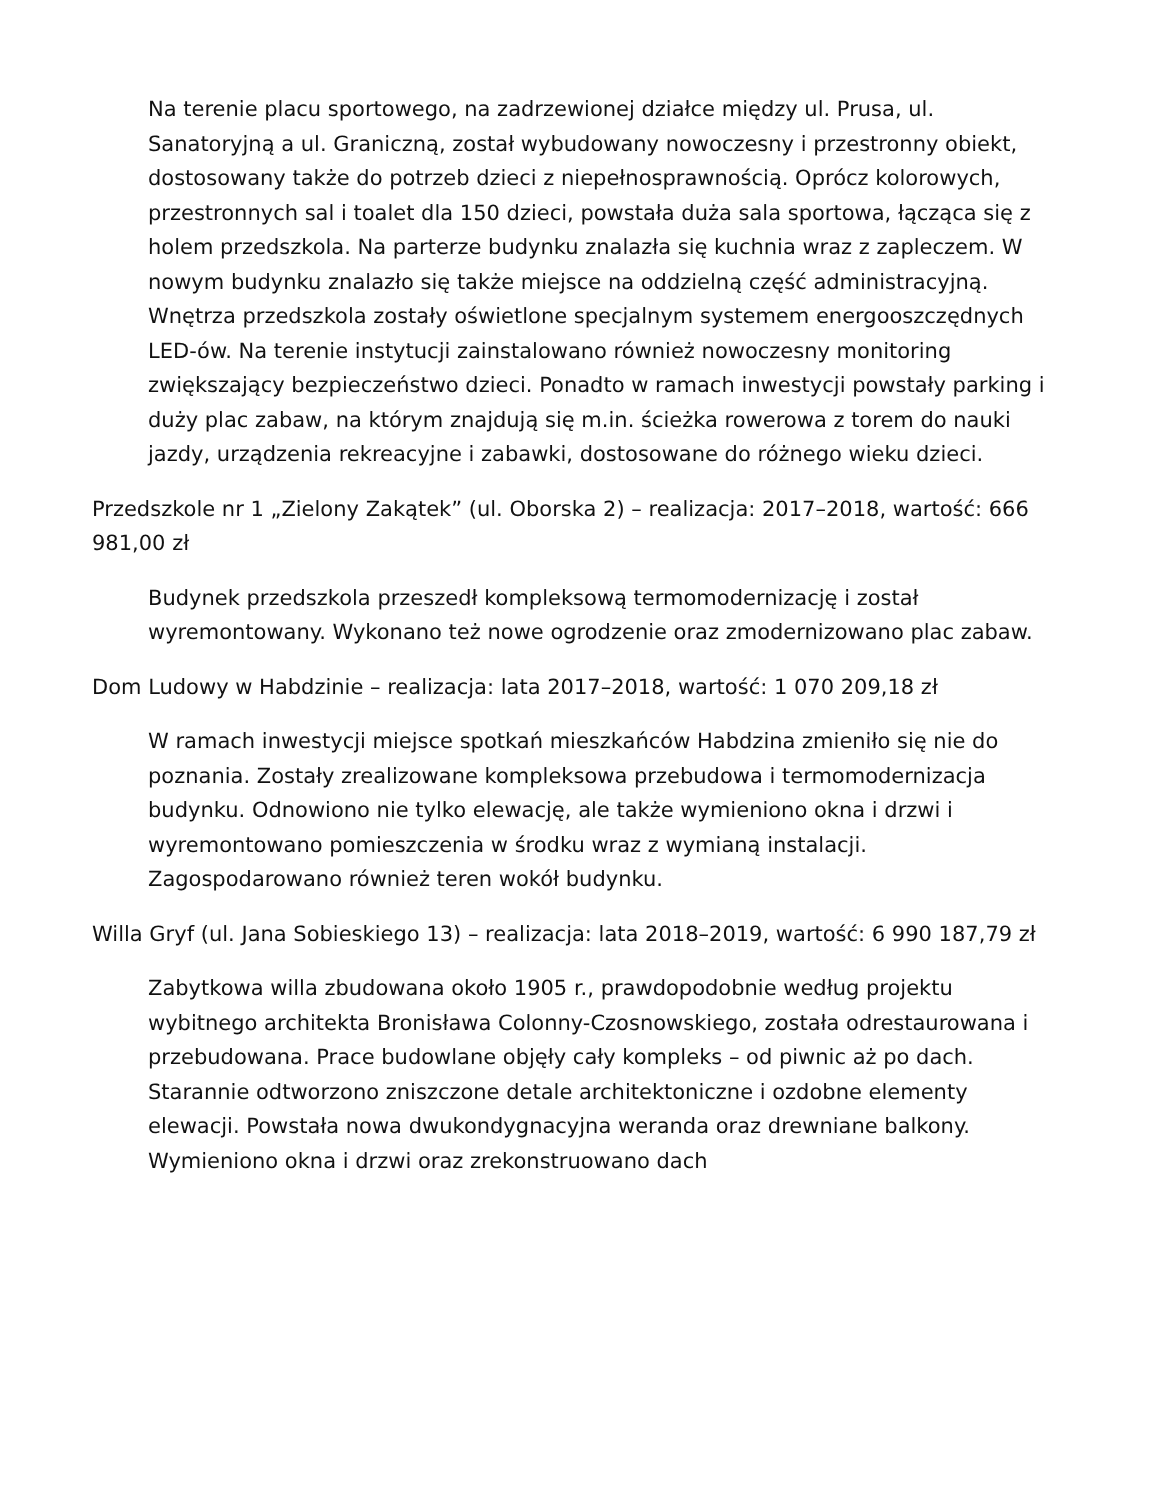Na terenie placu sportowego, na zadrzewionej działce między ul. Prusa, ul. Sanatoryjną a ul. Graniczną, został wybudowany nowoczesny i przestronny obiekt, dostosowany także do potrzeb dzieci z niepełnosprawnością. Oprócz kolorowych, przestronnych sal i toalet dla 150 dzieci, powstała duża sala sportowa, łącząca się z holem przedszkola. Na parterze budynku znalazła się kuchnia wraz z zapleczem. W nowym budynku znalazło się także miejsce na oddzielną część administracyjną. Wnętrza przedszkola zostały oświetlone specjalnym systemem energooszczędnych LED-ów. Na terenie instytucji zainstalowano również nowoczesny monitoring zwiększający bezpieczeństwo dzieci. Ponadto w ramach inwestycji powstały parking i duży plac zabaw, na którym znajdują się m.in. ścieżka rowerowa z torem do nauki jazdy, urządzenia rekreacyjne i zabawki, dostosowane do różnego wieku dzieci.
Przedszkole nr 1 „Zielony Zakątek” (ul. Oborska 2) – realizacja: 2017–2018, wartość: 666 981,00 zł
Budynek przedszkola przeszedł kompleksową termomodernizację i został wyremontowany. Wykonano też nowe ogrodzenie oraz zmodernizowano plac zabaw.
Dom Ludowy w Habdzinie – realizacja: lata 2017–2018, wartość: 1 070 209,18 zł
W ramach inwestycji miejsce spotkań mieszkańców Habdzina zmieniło się nie do poznania. Zostały zrealizowane kompleksowa przebudowa i termomodernizacja budynku. Odnowiono nie tylko elewację, ale także wymieniono okna i drzwi i wyremontowano pomieszczenia w środku wraz z wymianą instalacji. Zagospodarowano również teren wokół budynku.
Willa Gryf (ul. Jana Sobieskiego 13) – realizacja: lata 2018–2019, wartość: 6 990 187,79 zł
Zabytkowa willa zbudowana około 1905 r., prawdopodobnie według projektu wybitnego architekta Bronisława Colonny-Czosnowskiego, została odrestaurowana i przebudowana. Prace budowlane objęły cały kompleks – od piwnic aż po dach. Starannie odtworzono zniszczone detale architektoniczne i ozdobne elementy elewacji. Powstała nowa dwukondygnacyjna weranda oraz drewniane balkony. Wymieniono okna i drzwi oraz zrekonstruowano dach